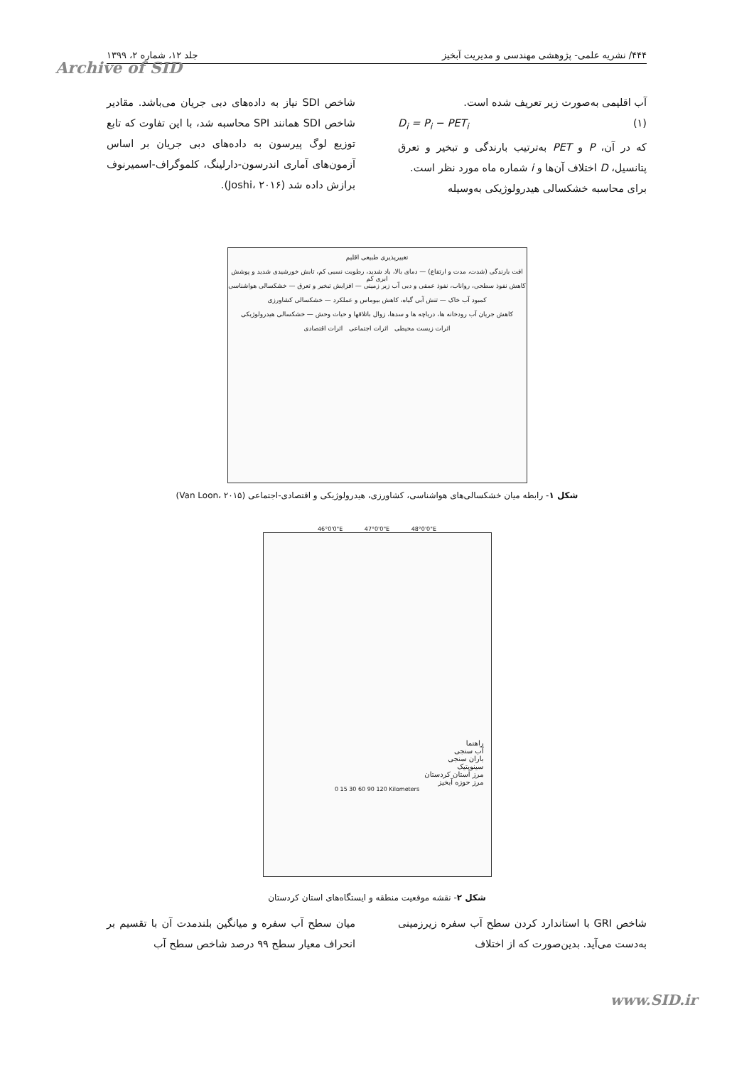۴۴۴/ نشریه علمی- پژوهشی مهندسی و مدیریت آبخیز جلد ۱۲، شماره ۲، ۱۳۹۹
Archive of SID
آب اقلیمی به‌صورت زیر تعریف شده است.
D<sub>i</sub> = P<sub>i</sub> − PET<sub>i</sub> (۱)
که در آن، P و PET به‌ترتیب بارندگی و تبخیر و تعرق پتانسیل، D اختلاف آن‌ها و i شماره ماه مورد نظر است.
برای محاسبه خشکسالی هیدرولوژیکی به‌وسیله
شاخص SDI نیاز به داده‌های دبی جریان می‌باشد. مقادیر شاخص SDI همانند SPI محاسبه شد، با این تفاوت که تابع توزیع لوگ پیرسون به داده‌های دبی جریان بر اساس آزمون‌های آماری اندرسون-دارلینگ، کلموگراف-اسمیرنوف برازش داده شد (Joshi، ۲۰۱۶).
تغییرپذیری طبیعی اقلیم
افت بارندگی (شدت، مدت و ارتفاع) — دمای بالا، باد شدید، رطوبت نسبی کم، تابش خورشیدی شدید و پوشش ابری کم
کاهش نفوذ سطحی، رواناب، نفوذ عمقی و دبی آب زیر زمینی — افزایش تبخیر و تعرق — خشکسالی هواشناسی
کمبود آب خاک — تنش آبی گیاه، کاهش بیوماس و عملکرد — خشکسالی کشاورزی
کاهش جریان آب رودخانه ها، دریاچه ها و سدها، زوال باتلاقها و حیات وحش — خشکسالی هیدرولوژیکی
اثرات زیست محیطی اثرات اجتماعی اثرات اقتصادی
شکل ۱- رابطه میان خشکسالی‌های هواشناسی، کشاورزی، هیدرولوژیکی و اقتصادی-اجتماعی (Van Loon، ۲۰۱۵)
46°0'0"E 47°0'0"E 48°0'0"E
راهنما
آب سنجی
باران سنجی
سینوپتیک
مرز استان کردستان
مرز حوزه آبخیز
0 15 30 60 90 120 Kilometers
شکل ۲- نقشه موقعیت منطقه و ایستگاه‌های استان کردستان
شاخص GRI با استاندارد کردن سطح آب سفره زیرزمینی به‌دست می‌آید. بدین‌صورت که از اختلاف
میان سطح آب سفره و میانگین بلندمدت آن با تقسیم بر انحراف معیار سطح ۹۹ درصد شاخص سطح آب
www.SID.ir